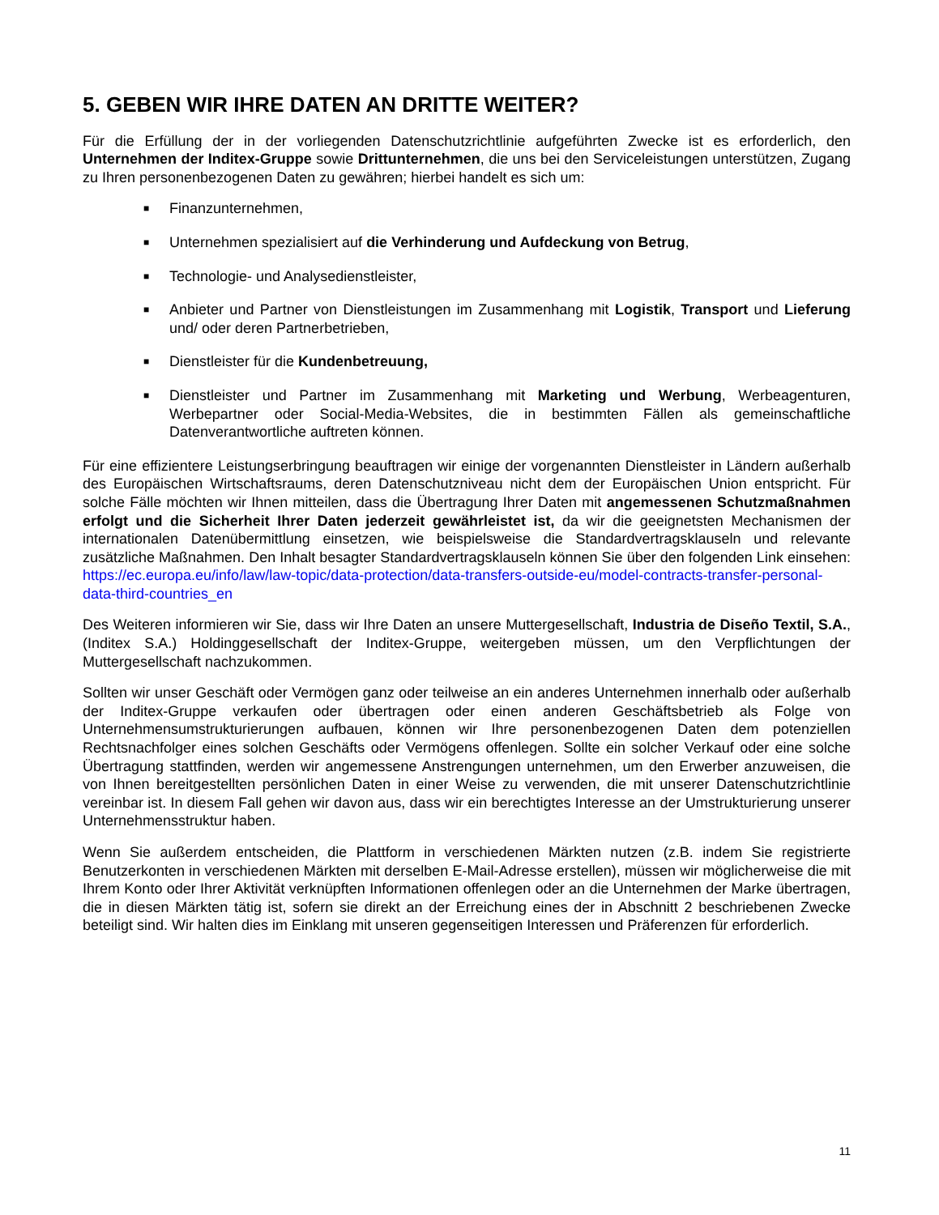5. GEBEN WIR IHRE DATEN AN DRITTE WEITER?
Für die Erfüllung der in der vorliegenden Datenschutzrichtlinie aufgeführten Zwecke ist es erforderlich, den Unternehmen der Inditex-Gruppe sowie Drittunternehmen, die uns bei den Serviceleistungen unterstützen, Zugang zu Ihren personenbezogenen Daten zu gewähren; hierbei handelt es sich um:
■ Finanzunternehmen,
■ Unternehmen spezialisiert auf die Verhinderung und Aufdeckung von Betrug,
■ Technologie- und Analysedienstleister,
■ Anbieter und Partner von Dienstleistungen im Zusammenhang mit Logistik, Transport und Lieferung und/ oder deren Partnerbetrieben,
■ Dienstleister für die Kundenbetreuung,
■ Dienstleister und Partner im Zusammenhang mit Marketing und Werbung, Werbeagenturen, Werbepartner oder Social-Media-Websites, die in bestimmten Fällen als gemeinschaftliche Datenverantwortliche auftreten können.
Für eine effizientere Leistungserbringung beauftragen wir einige der vorgenannten Dienstleister in Ländern außerhalb des Europäischen Wirtschaftsraums, deren Datenschutzniveau nicht dem der Europäischen Union entspricht. Für solche Fälle möchten wir Ihnen mitteilen, dass die Übertragung Ihrer Daten mit angemessenen Schutzmaßnahmen erfolgt und die Sicherheit Ihrer Daten jederzeit gewährleistet ist, da wir die geeignetsten Mechanismen der internationalen Datenübermittlung einsetzen, wie beispielsweise die Standardvertragsklauseln und relevante zusätzliche Maßnahmen. Den Inhalt besagter Standardvertragsklauseln können Sie über den folgenden Link einsehen: https://ec.europa.eu/info/law/law-topic/data-protection/data-transfers-outside-eu/model-contracts-transfer-personal-data-third-countries_en
Des Weiteren informieren wir Sie, dass wir Ihre Daten an unsere Muttergesellschaft, Industria de Diseño Textil, S.A., (Inditex S.A.) Holdinggesellschaft der Inditex-Gruppe, weitergeben müssen, um den Verpflichtungen der Muttergesellschaft nachzukommen.
Sollten wir unser Geschäft oder Vermögen ganz oder teilweise an ein anderes Unternehmen innerhalb oder außerhalb der Inditex-Gruppe verkaufen oder übertragen oder einen anderen Geschäftsbetrieb als Folge von Unternehmensumstrukturierungen aufbauen, können wir Ihre personenbezogenen Daten dem potenziellen Rechtsnachfolger eines solchen Geschäfts oder Vermögens offenlegen. Sollte ein solcher Verkauf oder eine solche Übertragung stattfinden, werden wir angemessene Anstrengungen unternehmen, um den Erwerber anzuweisen, die von Ihnen bereitgestellten persönlichen Daten in einer Weise zu verwenden, die mit unserer Datenschutzrichtlinie vereinbar ist. In diesem Fall gehen wir davon aus, dass wir ein berechtigtes Interesse an der Umstrukturierung unserer Unternehmensstruktur haben.
Wenn Sie außerdem entscheiden, die Plattform in verschiedenen Märkten nutzen (z.B. indem Sie registrierte Benutzerkonten in verschiedenen Märkten mit derselben E-Mail-Adresse erstellen), müssen wir möglicherweise die mit Ihrem Konto oder Ihrer Aktivität verknüpften Informationen offenlegen oder an die Unternehmen der Marke übertragen, die in diesen Märkten tätig ist, sofern sie direkt an der Erreichung eines der in Abschnitt 2 beschriebenen Zwecke beteiligt sind. Wir halten dies im Einklang mit unseren gegenseitigen Interessen und Präferenzen für erforderlich.
11